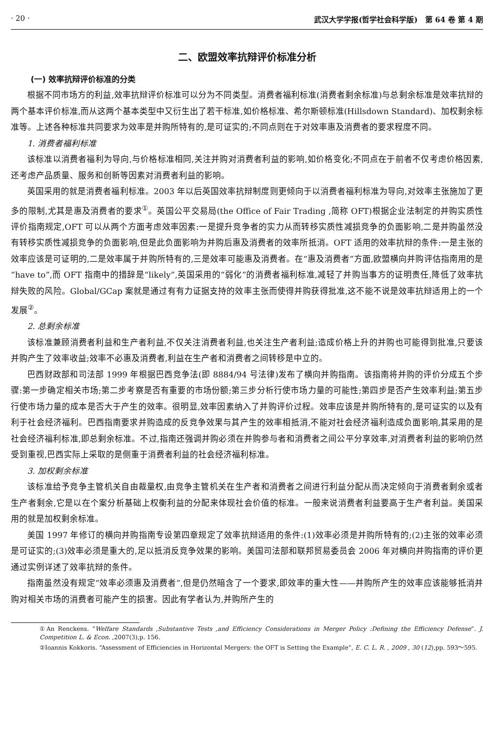· 20 · 武汉大学学报(哲学社会科学版)　第 64 卷 第 4 期
二、欧盟效率抗辩评价标准分析
(一) 效率抗辩评价标准的分类
根据不同市场方的利益,效率抗辩评价标准可以分为不同类型。消费者福利标准(消费者剩余标准)与总剩余标准是效率抗辩的两个基本评价标准,而从这两个基本类型中又衍生出了若干标准,如价格标准、希尔斯顿标准(Hillsdown Standard)、加权剩余标准等。上述各种标准共同要求为效率是并购所特有的,是可证实的;不同点则在于对效率惠及消费者的要求程度不同。
1. 消费者福利标准
该标准以消费者福利为导向,与价格标准相同,关注并购对消费者利益的影响,如价格变化;不同点在于前者不仅考虑价格因素,还考虑产品质量、服务和创新等因素对消费者利益的影响。
英国采用的就是消费者福利标准。2003 年以后英国效率抗辩制度则更倾向于以消费者福利标准为导向,对效率主张施加了更多的限制,尤其是惠及消费者的要求<sup>①</sup>。英国公平交易局(the Office of Fair Trading ,简称 OFT)根据企业法制定的并购实质性评价指南规定,OFT 可以从两个方面考虑效率因素:一是提升竞争者的实力从而转移实质性减损竞争的负面影响,二是并购虽然没有转移实质性减损竞争的负面影响,但是此负面影响为并购后惠及消费者的效率所抵消。OFT 适用的效率抗辩的条件:一是主张的效率应该是可证明的,二是效率属于并购所特有的,三是效率可能惠及消费者。在“惠及消费者”方面,欧盟横向并购评估指南用的是“have to”,而 OFT 指南中的措辞是“likely”,英国采用的“弱化”的消费者福利标准,减轻了并购当事方的证明责任,降低了效率抗辩失败的风险。Global/GCap 案就是通过有有力证据支持的效率主张而使得并购获得批准,这不能不说是效率抗辩适用上的一个发展<sup>②</sup>。
2. 总剩余标准
该标准兼顾消费者利益和生产者利益,不仅关注消费者利益,也关注生产者利益;造成价格上升的并购也可能得到批准,只要该并购产生了效率收益;效率不必惠及消费者,利益在生产者和消费者之间转移是中立的。
巴西财政部和司法部 1999 年根据巴西竞争法(即 8884/94 号法律)发布了横向并购指南。该指南将并购的评价分成五个步骤:第一步确定相关市场;第二步考察是否有重要的市场份额;第三步分析行使市场力量的可能性;第四步是否产生效率利益;第五步行使市场力量的成本是否大于产生的效率。很明显,效率因素纳入了并购评价过程。效率应该是并购所特有的,是可证实的以及有利于社会经济福利。巴西指南要求并购造成的反竞争效果与其产生的效率相抵消,不能对社会经济福利造成负面影响,其采用的是社会经济福利标准,即总剩余标准。不过,指南还强调并购必须在并购参与者和消费者之间公平分享效率,对消费者利益的影响仍然受到重视,巴西实际上采取的是侧重于消费者利益的社会经济福利标准。
3. 加权剩余标准
该标准给予竞争主管机关自由裁量权,由竞争主管机关在生产者和消费者之间进行利益分配从而决定倾向于消费者剩余或者生产者剩余,它是以在个案分析基础上权衡利益的分配来体现社会价值的标准。一般来说消费者利益要高于生产者利益。美国采用的就是加权剩余标准。
美国 1997 年修订的横向并购指南专设第四章规定了效率抗辩适用的条件:(1)效率必须是并购所特有的;(2)主张的效率必须是可证实的;(3)效率必须是重大的,足以抵消反竞争效果的影响。美国司法部和联邦贸易委员会 2006 年对横向并购指南的评价更通过实例详述了效率抗辩的条件。
指南虽然没有规定“效率必须惠及消费者”,但是仍然暗含了一个要求,即效率的重大性——并购所产生的效率应该能够抵消并购对相关市场的消费者可能产生的损害。因此有学者认为,并购所产生的
①An Renckens. “Welfare Standards ,Substantive Tests ,and Efficiency Considerations in Merger Policy :Defining the Efficiency Defense”. J. Competition L. & Econ. ,2007(3),p. 156.
②Ioannis Kokkoris. “Assessment of Efficiencies in Horizontal Mergers: the OFT is Setting the Example”, E. C. L. R. , 2009 , 30 (12),pp. 593～595.